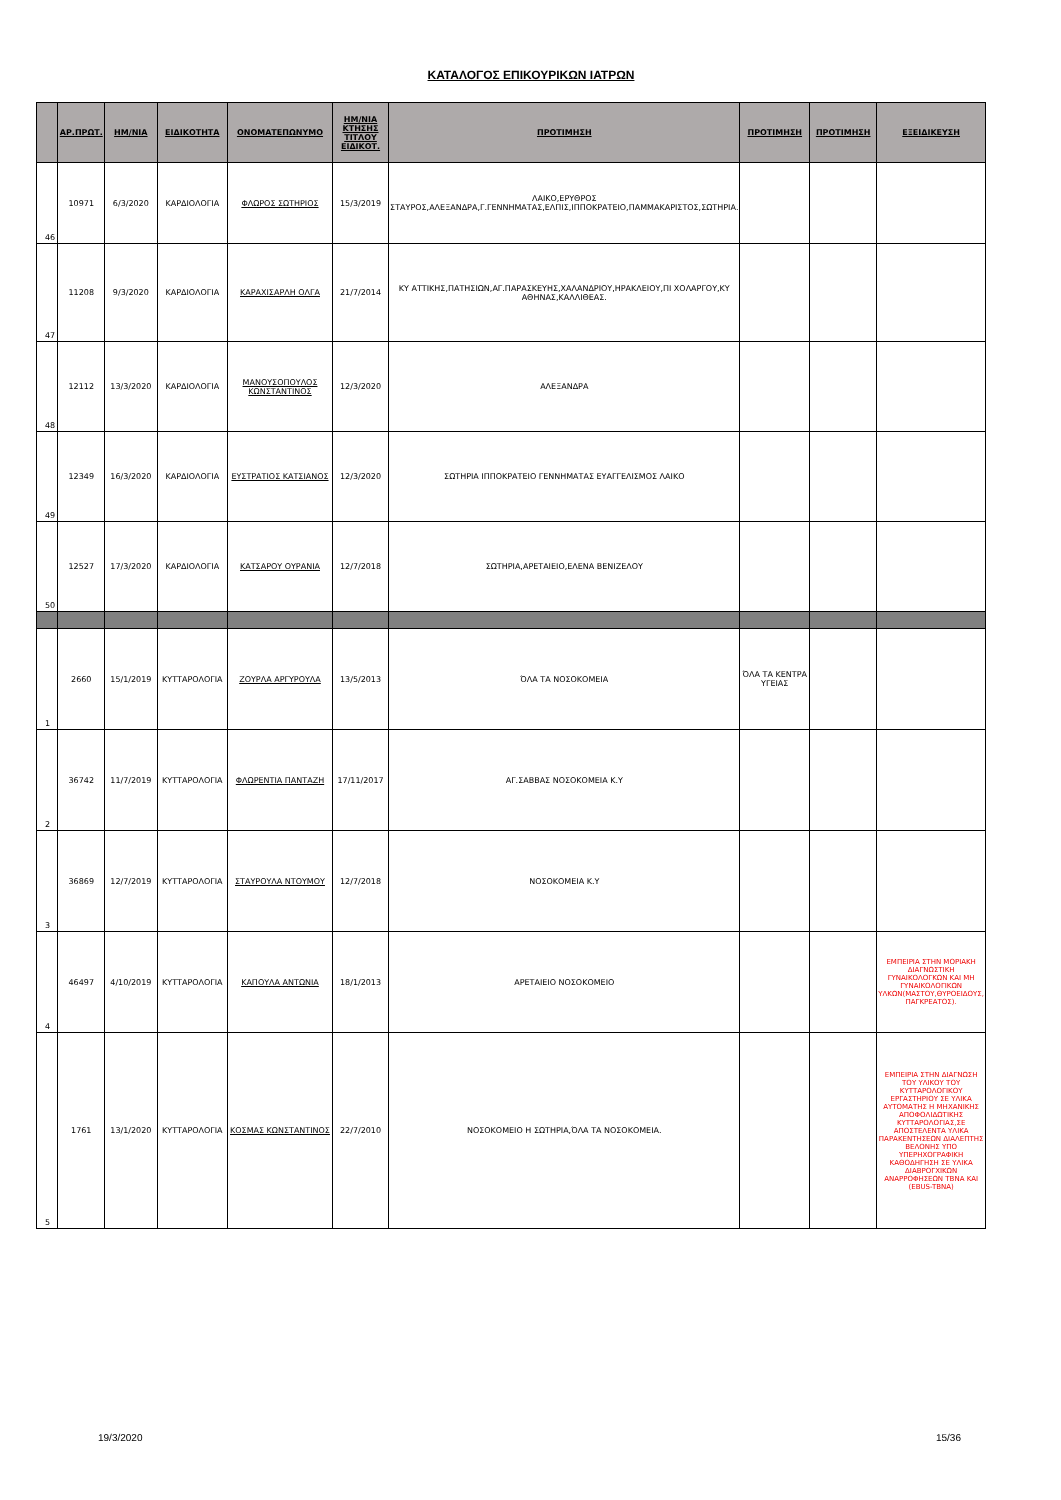ΚΑΤΑΛΟΓΟΣ ΕΠΙΚΟΥΡΙΚΩΝ ΙΑΤΡΩΝ
| | ΑΡ.ΠΡΩΤ. | ΗΜ/ΝΙΑ | ΕΙΔΙΚΟΤΗΤΑ | ΟΝΟΜΑΤΕΠΩΝΥΜΟ | ΗΜ/ΝΙΑ ΚΤΗΣΗΣ ΤΙΤΛΟΥ ΕΙΔΙΚΟΤ. | ΠΡΟΤΙΜΗΣΗ | ΠΡΟΤΙΜΗΣΗ | ΠΡΟΤΙΜΗΣΗ | ΕΞΕΙΔΙΚΕΥΣΗ |
| --- | --- | --- | --- | --- | --- | --- | --- | --- | --- |
| 46 | 10971 | 6/3/2020 | ΚΑΡΔΙΟΛΟΓΙΑ | ΦΛΩΡΟΣ ΣΩΤΗΡΙΟΣ | 15/3/2019 | ΛΑΙΚΟ,ΕΡΥΘΡΟΣ ΣΤΑΥΡΟΣ,ΑΛΕΞΑΝΔΡΑ,Γ.ΓΕΝΝΗΜΑΤΑΣ,ΕΛΠΙΣ,ΙΠΠΟΚΡΑΤΕΙΟ,ΠΑΜΜΑΚΑΡΙΣΤΟΣ,ΣΩΤΗΡΙΑ. | | | |
| 47 | 11208 | 9/3/2020 | ΚΑΡΔΙΟΛΟΓΙΑ | ΚΑΡΑΧΙΣΑΡΛΗ ΟΛΓΑ | 21/7/2014 | ΚΥ ΑΤΤΙΚΗΣ,ΠΑΤΗΣΙΩΝ,ΑΓ.ΠΑΡΑΣΚΕΥΗΣ,ΧΑΛΑΝΔΡΙΟΥ,ΗΡΑΚΛΕΙΟΥ,ΠΙ ΧΟΛΑΡΓΟΥ,ΚΥ ΑΘΗΝΑΣ,ΚΑΛΛΙΘΕΑΣ. | | | |
| 48 | 12112 | 13/3/2020 | ΚΑΡΔΙΟΛΟΓΙΑ | ΜΑΝΟΥΣΟΠΟΥΛΟΣ ΚΩΝΣΤΑΝΤΙΝΟΣ | 12/3/2020 | ΑΛΕΞΑΝΔΡΑ | | | |
| 49 | 12349 | 16/3/2020 | ΚΑΡΔΙΟΛΟΓΙΑ | ΕΥΣΤΡΑΤΙΟΣ ΚΑΤΣΙΑΝΟΣ | 12/3/2020 | ΣΩΤΗΡΙΑ ΙΠΠΟΚΡΑΤΕΙΟ ΓΕΝΝΗΜΑΤΑΣ ΕΥΑΓΓΕΛΙΣΜΟΣ ΛΑΙΚΟ | | | |
| 50 | 12527 | 17/3/2020 | ΚΑΡΔΙΟΛΟΓΙΑ | ΚΑΤΣΑΡΟΥ ΟΥΡΑΝΙΑ | 12/7/2018 | ΣΩΤΗΡΙΑ,ΑΡΕΤΑΙΕΙΟ,ΕΛΕΝΑ ΒΕΝΙΖΕΛΟΥ | | | |
| 1 | 2660 | 15/1/2019 | ΚΥΤΤΑΡΟΛΟΓΙΑ | ΖΟΥΡΛΑ ΑΡΓΥΡΟΥΛΑ | 13/5/2013 | ΌΛΑ ΤΑ ΝΟΣΟΚΟΜΕΙΑ | ΌΛΑ ΤΑ ΚΕΝΤΡΑ ΥΓΕΙΑΣ | | |
| 2 | 36742 | 11/7/2019 | ΚΥΤΤΑΡΟΛΟΓΙΑ | ΦΛΩΡΕΝΤΙΑ ΠΑΝΤΑΖΗ | 17/11/2017 | ΑΓ.ΣΑΒΒΑΣ ΝΟΣΟΚΟΜΕΙΑ Κ.Υ | | | |
| 3 | 36869 | 12/7/2019 | ΚΥΤΤΑΡΟΛΟΓΙΑ | ΣΤΑΥΡΟΥΛΑ ΝΤΟΥΜΟΥ | 12/7/2018 | ΝΟΣΟΚΟΜΕΙΑ Κ.Υ | | | |
| 4 | 46497 | 4/10/2019 | ΚΥΤΤΑΡΟΛΟΓΙΑ | ΚΑΠΟΥΛΑ ΑΝΤΩΝΙΑ | 18/1/2013 | ΑΡΕΤΑΙΕΙΟ ΝΟΣΟΚΟΜΕΙΟ | | | ΕΜΠΕΙΡΙΑ ΣΤΗΝ ΜΟΡΙΑΚΗ ΔΙΑΓΝΩΣΤΙΚΗ ΓΥΝΑΙΚΟΛΟΓΚΩΝ ΚΑΙ ΜΗ ΓΥΝΑΙΚΟΛΟΓΙΚΩΝ ΥΛΚΩΝ(ΜΑΣΤΟΥ,ΘΥΡΟΕΙΔΟΥΣ, ΠΑΓΚΡΕΑΤΟΣ). |
| 5 | 1761 | 13/1/2020 | ΚΥΤΤΑΡΟΛΟΓΙΑ | ΚΟΣΜΑΣ ΚΩΝΣΤΑΝΤΙΝΟΣ | 22/7/2010 | ΝΟΣΟΚΟΜΕΙΟ Η ΣΩΤΗΡΙΑ,ΌΛΑ ΤΑ ΝΟΣΟΚΟΜΕΙΑ. | | | ΕΜΠΕΙΡΙΑ ΣΤΗΝ ΔΙΑΓΝΩΣΗ ΤΟΥ ΥΛΙΚΟΥ ΤΟΥ ΚΥΤΤΑΡΟΛΟΓΙΚΟΥ ΕΡΓΑΣΤΗΡΙΟΥ ΣΕ ΥΛΙΚΑ ΑΥΤΟΜΑΤΗΣ Η ΜΗΧΑΝΙΚΗΣ ΑΠΟΦΟΛΙΔΩΤΙΚΗΣ ΚΥΤΤΑΡΟΛΟΓΙΑΣ,ΣΕ ΑΠΟΣΤΕΛΕΝΤΑ ΥΛΙΚΑ ΠΑΡΑΚΕΝΤΗΣΕΩΝ ΔΙΑΛΕΠΤΗΣ ΒΕΛΟΝΗΣ ΥΠΟ ΥΠΕΡΗΧΟΓΡΑΦΙΚΗ ΚΑΘΟΔΗΓΗΣΗ ΣΕ ΥΛΙΚΑ ΔΙΑΒΡΟΓΧΙΚΩΝ ΑΝΑΡΡΟΦΗΣΕΩΝ TBNA ΚΑΙ (EBUS-TBNA) |
19/3/2020 15/36